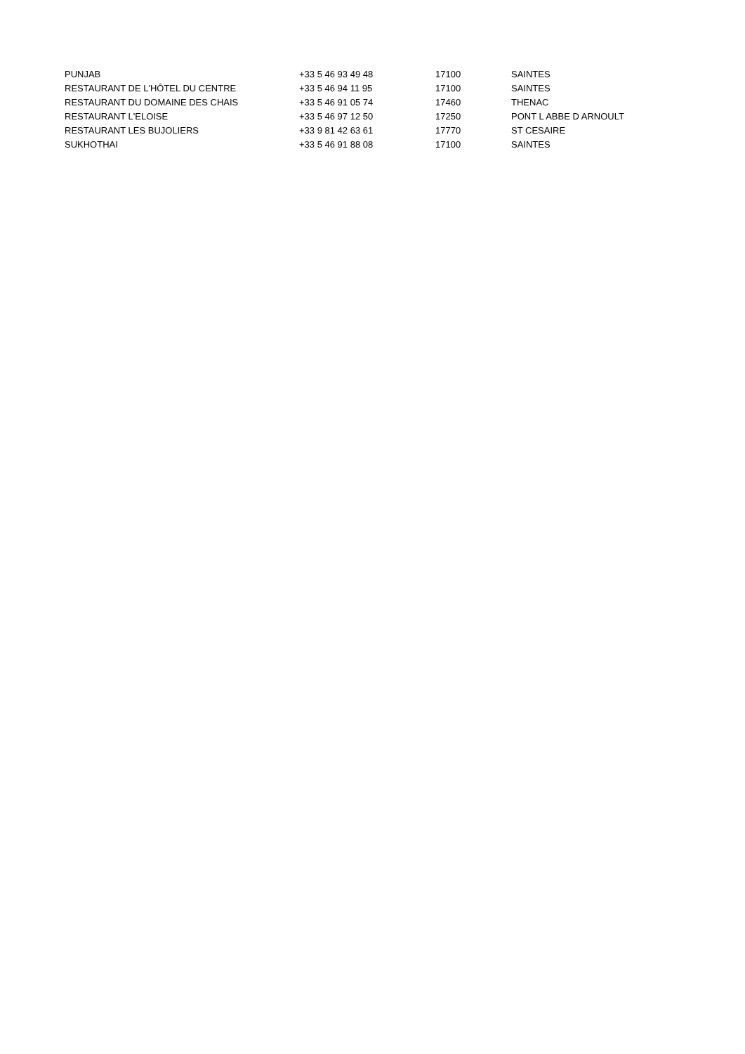| PUNJAB | +33 5 46 93 49 48 | 17100 | SAINTES |
| RESTAURANT DE L'HÔTEL DU CENTRE | +33 5 46 94 11 95 | 17100 | SAINTES |
| RESTAURANT DU DOMAINE DES CHAIS | +33 5 46 91 05 74 | 17460 | THENAC |
| RESTAURANT L'ELOISE | +33 5 46 97 12 50 | 17250 | PONT L ABBE D ARNOULT |
| RESTAURANT LES BUJOLIERS | +33 9 81 42 63 61 | 17770 | ST CESAIRE |
| SUKHOTHAI | +33 5 46 91 88 08 | 17100 | SAINTES |